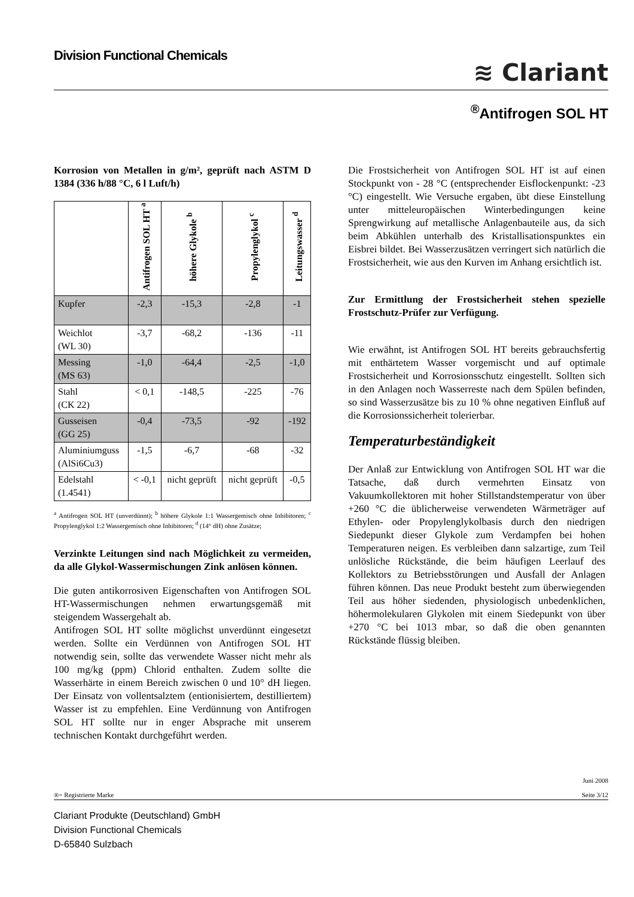Division Functional Chemicals
≋ Clariant
<sup>®</sup>Antifrogen SOL HT
Korrosion von Metallen in g/m², geprüft nach ASTM D 1384 (336 h/88 °C, 6 l Luft/h)
| | Antifrogen SOL HT <sup>a</sup> | höhere Glykole <sup>b</sup> | Propylenglykol <sup>c</sup> | Leitungswasser <sup>d</sup> |
| --- | --- | --- | --- | --- |
| Kupfer | -2,3 | -15,3 | -2,8 | -1 |
| Weichlot (WL 30) | -3,7 | -68,2 | -136 | -11 |
| Messing (MS 63) | -1,0 | -64,4 | -2,5 | -1,0 |
| Stahl (CK 22) | < 0,1 | -148,5 | -225 | -76 |
| Gusseisen (GG 25) | -0,4 | -73,5 | -92 | -192 |
| Aluminiumguss (AlSi6Cu3) | -1,5 | -6,7 | -68 | -32 |
| Edelstahl (1.4541) | < -0,1 | nicht geprüft | nicht geprüft | -0,5 |
<sup>a</sup> Antifrogen SOL HT (unverdünnt); <sup>b</sup> höhere Glykole 1:1 Wassergemisch ohne Inhibitoren; <sup>c</sup> Propylenglykol 1:2 Wassergemisch ohne Inhibitoren; <sup>d</sup> (14° dH) ohne Zusätze;
Verzinkte Leitungen sind nach Möglichkeit zu vermeiden, da alle Glykol-Wassermischungen Zink anlösen können.
Die guten antikorrosiven Eigenschaften von Antifrogen SOL HT-Wassermischungen nehmen erwartungsgemäß mit steigendem Wassergehalt ab.
Antifrogen SOL HT sollte möglichst unverdünnt eingesetzt werden. Sollte ein Verdünnen von Antifrogen SOL HT notwendig sein, sollte das verwendete Wasser nicht mehr als 100 mg/kg (ppm) Chlorid enthalten. Zudem sollte die Wasserhärte in einem Bereich zwischen 0 und 10° dH liegen. Der Einsatz von vollentsalztem (entionisiertem, destilliertem) Wasser ist zu empfehlen. Eine Verdünnung von Antifrogen SOL HT sollte nur in enger Absprache mit unserem technischen Kontakt durchgeführt werden.
Die Frostsicherheit von Antifrogen SOL HT ist auf einen Stockpunkt von - 28 °C (entsprechender Eisflockenpunkt: -23 °C) eingestellt. Wie Versuche ergaben, übt diese Einstellung unter mitteleuropäischen Winterbedingungen keine Sprengwirkung auf metallische Anlagenbauteile aus, da sich beim Abkühlen unterhalb des Kristallisationspunktes ein Eisbrei bildet. Bei Wasserzusätzen verringert sich natürlich die Frostsicherheit, wie aus den Kurven im Anhang ersichtlich ist.
Zur Ermittlung der Frostsicherheit stehen spezielle Frostschutz-Prüfer zur Verfügung.
Wie erwähnt, ist Antifrogen SOL HT bereits gebrauchsfertig mit enthärtetem Wasser vorgemischt und auf optimale Frostsicherheit und Korrosionsschutz eingestellt. Sollten sich in den Anlagen noch Wasserreste nach dem Spülen befinden, so sind Wasserzusätze bis zu 10 % ohne negativen Einfluß auf die Korrosionssicherheit tolerierbar.
Temperaturbeständigkeit
Der Anlaß zur Entwicklung von Antifrogen SOL HT war die Tatsache, daß durch vermehrten Einsatz von Vakuumkollektoren mit hoher Stillstandstemperatur von über +260 °C die üblicherweise verwendeten Wärmeträger auf Ethylen- oder Propylenglykolbasis durch den niedrigen Siedepunkt dieser Glykole zum Verdampfen bei hohen Temperaturen neigen. Es verbleiben dann salzartige, zum Teil unlösliche Rückstände, die beim häufigen Leerlauf des Kollektors zu Betriebsstörungen und Ausfall der Anlagen führen können. Das neue Produkt besteht zum überwiegenden Teil aus höher siedenden, physiologisch unbedenklichen, höhermolekularen Glykolen mit einem Siedepunkt von über +270 °C bei 1013 mbar, so daß die oben genannten Rückstände flüssig bleiben.
®= Registrierte Marke
Juni 2008
Seite 3/12
Clariant Produkte (Deutschland) GmbH
Division Functional Chemicals
D-65840 Sulzbach